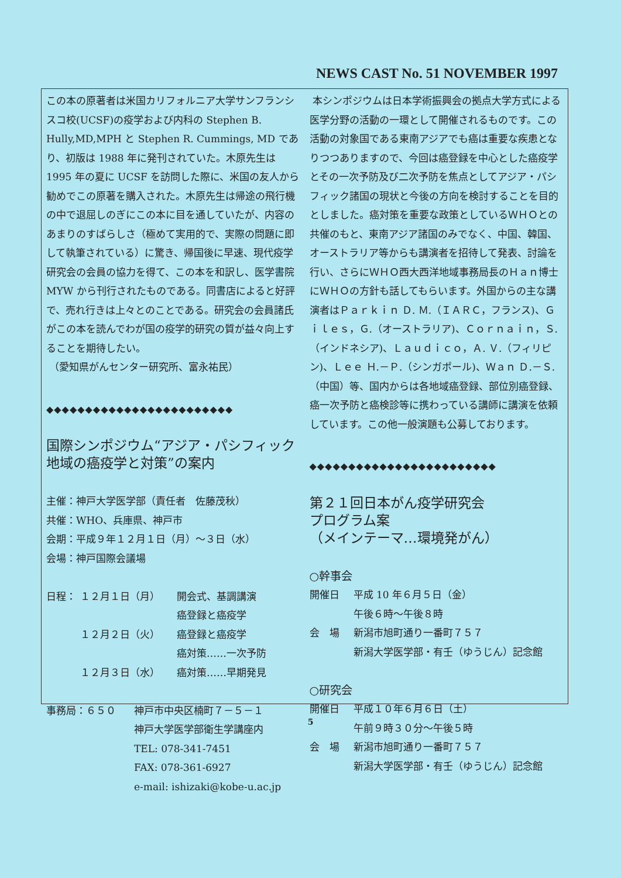NEWS CAST No. 51 NOVEMBER 1997
この本の原著者は米国カリフォルニア大学サンフランシスコ校(UCSF)の疫学および内科の Stephen B. Hully,MD,MPH と Stephen R. Cummings, MD であり、初版は 1988 年に発刊されていた。木原先生は 1995 年の夏に UCSF を訪問した際に、米国の友人から勧めでこの原著を購入された。木原先生は帰途の飛行機の中で退屈しのぎにこの本に目を通していたが、内容のあまりのすばらしさ（極めて実用的で、実際の問題に即して執筆されている）に驚き、帰国後に早速、現代疫学研究会の会員の協力を得て、この本を和訳し、医学書院 MYW から刊行されたものである。同書店によると好評で、売れ行きは上々とのことである。研究会の会員諸氏がこの本を読んでわが国の疫学的研究の質が益々向上することを期待したい。
（愛知県がんセンター研究所、富永祐民）
◆◆◆◆◆◆◆◆◆◆◆◆◆◆◆◆◆◆◆◆◆◆◆◆
国際シンポジウム“アジア・パシフィック地域の癌疫学と対策”の案内
主催：神戸大学医学部（責任者　佐藤茂秋）
共催：WHO、兵庫県、神戸市
会期：平成９年１２月１日（月）～３日（水）
会場：神戸国際会議場
日程： １２月１日（月） 開会式、基調講演
癌登録と癌疫学
１２月２日（火） 癌登録と癌疫学
癌対策……一次予防
１２月３日（水） 癌対策……早期発見
事務局：６５０ 神戸市中央区楠町７－５－１
神戸大学医学部衛生学講座内
TEL: 078-341-7451
FAX: 078-361-6927
e-mail: ishizaki@kobe-u.ac.jp
本シンポジウムは日本学術振興会の拠点大学方式による医学分野の活動の一環として開催されるものです。この活動の対象国である東南アジアでも癌は重要な疾患となりつつありますので、今回は癌登録を中心とした癌疫学とその一次予防及び二次予防を焦点としてアジア・パシフィック諸国の現状と今後の方向を検討することを目的としました。癌対策を重要な政策としているＷＨＯとの共催のもと、東南アジア諸国のみでなく、中国、韓国、オーストラリア等からも講演者を招待して発表、討論を行い、さらにＷＨＯ西大西洋地域事務局長のＨａｎ博士にＷＨＯの方針も話してもらいます。外国からの主な講演者はＰａｒｋｉｎ Ｄ. Ｍ.（ＩＡＲＣ，フランス)、Ｇｉｌｅｓ，Ｇ.（オーストラリア)、Ｃｏｒｎａｉｎ，Ｓ.（インドネシア)、Ｌａｕｄｉｃｏ，Ａ. Ｖ.（フィリピン)、Ｌｅｅ Ｈ.－Ｐ.（シンガポール)、Ｗａｎ Ｄ.－Ｓ.（中国）等、国内からは各地域癌登録、部位別癌登録、癌一次予防と癌検診等に携わっている講師に講演を依頼しています。この他一般演題も公募しております。
◆◆◆◆◆◆◆◆◆◆◆◆◆◆◆◆◆◆◆◆◆◆◆◆
第２１回日本がん疫学研究会
プログラム案
（メインテーマ…環境発がん）
○幹事会
開催日 平成 10 年６月５日（金）
午後６時～午後８時
会　場 新潟市旭町通り一番町７５７
新潟大学医学部・有壬（ゆうじん）記念館
○研究会
開催日 平成１０年６月６日（土）
午前９時３０分～午後５時
会　場 新潟市旭町通り一番町７５７
新潟大学医学部・有壬（ゆうじん）記念館
5